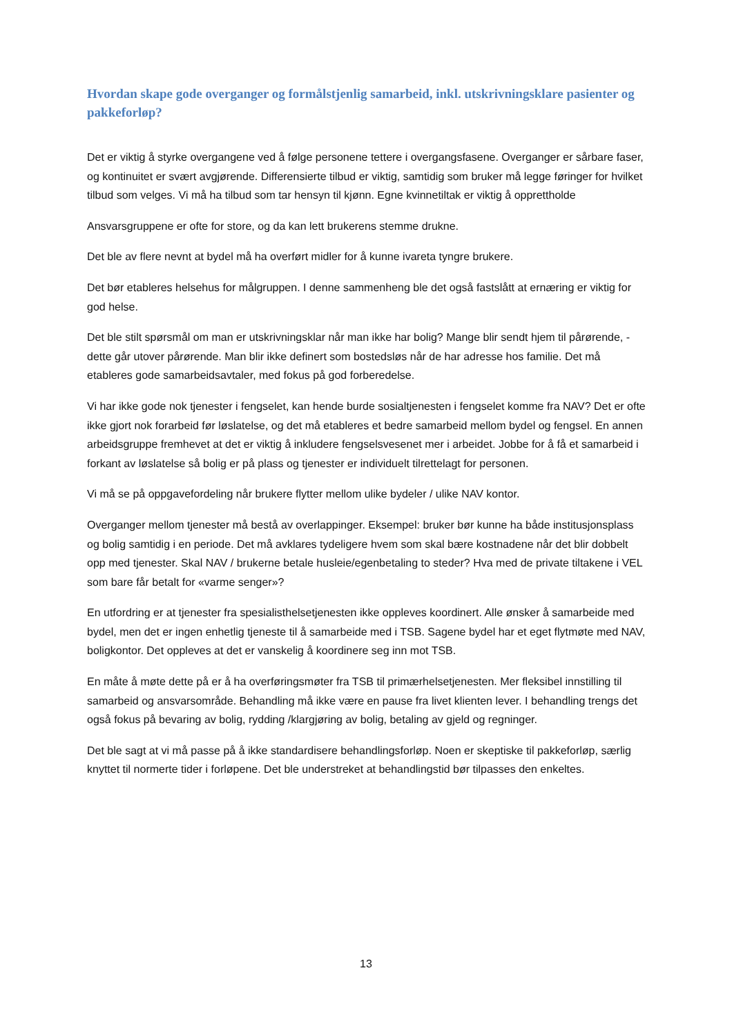Hvordan skape gode overganger og formålstjenlig samarbeid, inkl. utskrivningsklare pasienter og pakkeforløp?
Det er viktig å styrke overgangene ved å følge personene tettere i overgangsfasene. Overganger er sårbare faser, og kontinuitet er svært avgjørende. Differensierte tilbud er viktig, samtidig som bruker må legge føringer for hvilket tilbud som velges. Vi må ha tilbud som tar hensyn til kjønn. Egne kvinnetiltak er viktig å opprettholde
Ansvarsgruppene er ofte for store, og da kan lett brukerens stemme drukne.
Det ble av flere nevnt at bydel må ha overført midler for å kunne ivareta tyngre brukere.
Det bør etableres helsehus for målgruppen. I denne sammenheng ble det også fastslått at ernæring er viktig for god helse.
Det ble stilt spørsmål om man er utskrivningsklar når man ikke har bolig? Mange blir sendt hjem til pårørende, - dette går utover pårørende. Man blir ikke definert som bostedsløs når de har adresse hos familie. Det må etableres gode samarbeidsavtaler, med fokus på god forberedelse.
Vi har ikke gode nok tjenester i fengselet, kan hende burde sosialtjenesten i fengselet komme fra NAV? Det er ofte ikke gjort nok forarbeid før løslatelse, og det må etableres et bedre samarbeid mellom bydel og fengsel. En annen arbeidsgruppe fremhevet at det er viktig å inkludere fengselsvesenet mer i arbeidet. Jobbe for å få et samarbeid i forkant av løslatelse så bolig er på plass og tjenester er individuelt tilrettelagt for personen.
Vi må se på oppgavefordeling når brukere flytter mellom ulike bydeler / ulike NAV kontor.
Overganger mellom tjenester må bestå av overlappinger. Eksempel: bruker bør kunne ha både institusjonsplass og bolig samtidig i en periode. Det må avklares tydeligere hvem som skal bære kostnadene når det blir dobbelt opp med tjenester. Skal NAV / brukerne betale husleie/egenbetaling to steder? Hva med de private tiltakene i VEL som bare får betalt for «varme senger»?
En utfordring er at tjenester fra spesialisthelsetjenesten ikke oppleves koordinert. Alle ønsker å samarbeide med bydel, men det er ingen enhetlig tjeneste til å samarbeide med i TSB. Sagene bydel har et eget flytmøte med NAV, boligkontor. Det oppleves at det er vanskelig å koordinere seg inn mot TSB.
En måte å møte dette på er å ha overføringsmøter fra TSB til primærhelsetjenesten. Mer fleksibel innstilling til samarbeid og ansvarsområde. Behandling må ikke være en pause fra livet klienten lever. I behandling trengs det også fokus på bevaring av bolig, rydding /klargjøring av bolig, betaling av gjeld og regninger.
Det ble sagt at vi må passe på å ikke standardisere behandlingsforløp. Noen er skeptiske til pakkeforløp, særlig knyttet til normerte tider i forløpene. Det ble understreket at behandlingstid bør tilpasses den enkeltes.
13